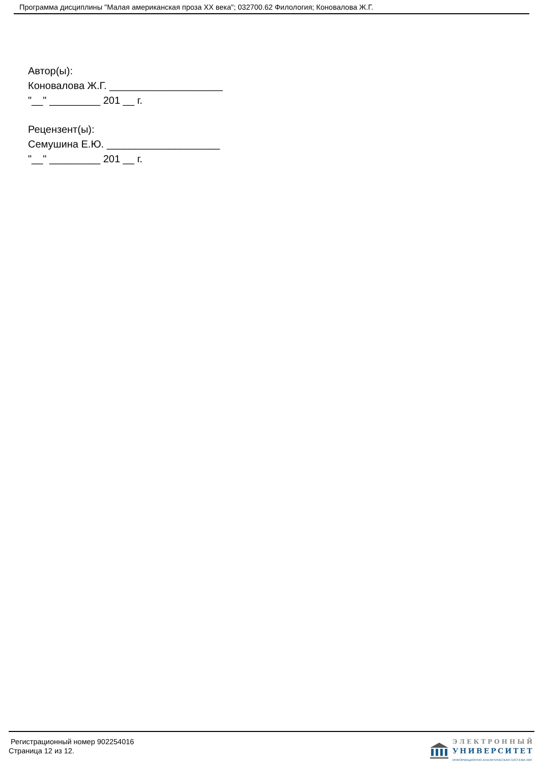Программа дисциплины "Малая американская проза XX века"; 032700.62 Филология; Коновалова Ж.Г.
Автор(ы):
Коновалова Ж.Г. ____________________
"__" _________ 201 __ г.
Рецензент(ы):
Семушина Е.Ю. ____________________
"__" _________ 201 __ г.
Регистрационный номер 902254016
Страница 12 из 12.
ЭЛЕКТРОННЫЙ
УНИВЕРСИТЕТ
ИНФОРМАЦИОННО-АНАЛИТИЧЕСКАЯ СИСТЕМА КФУ